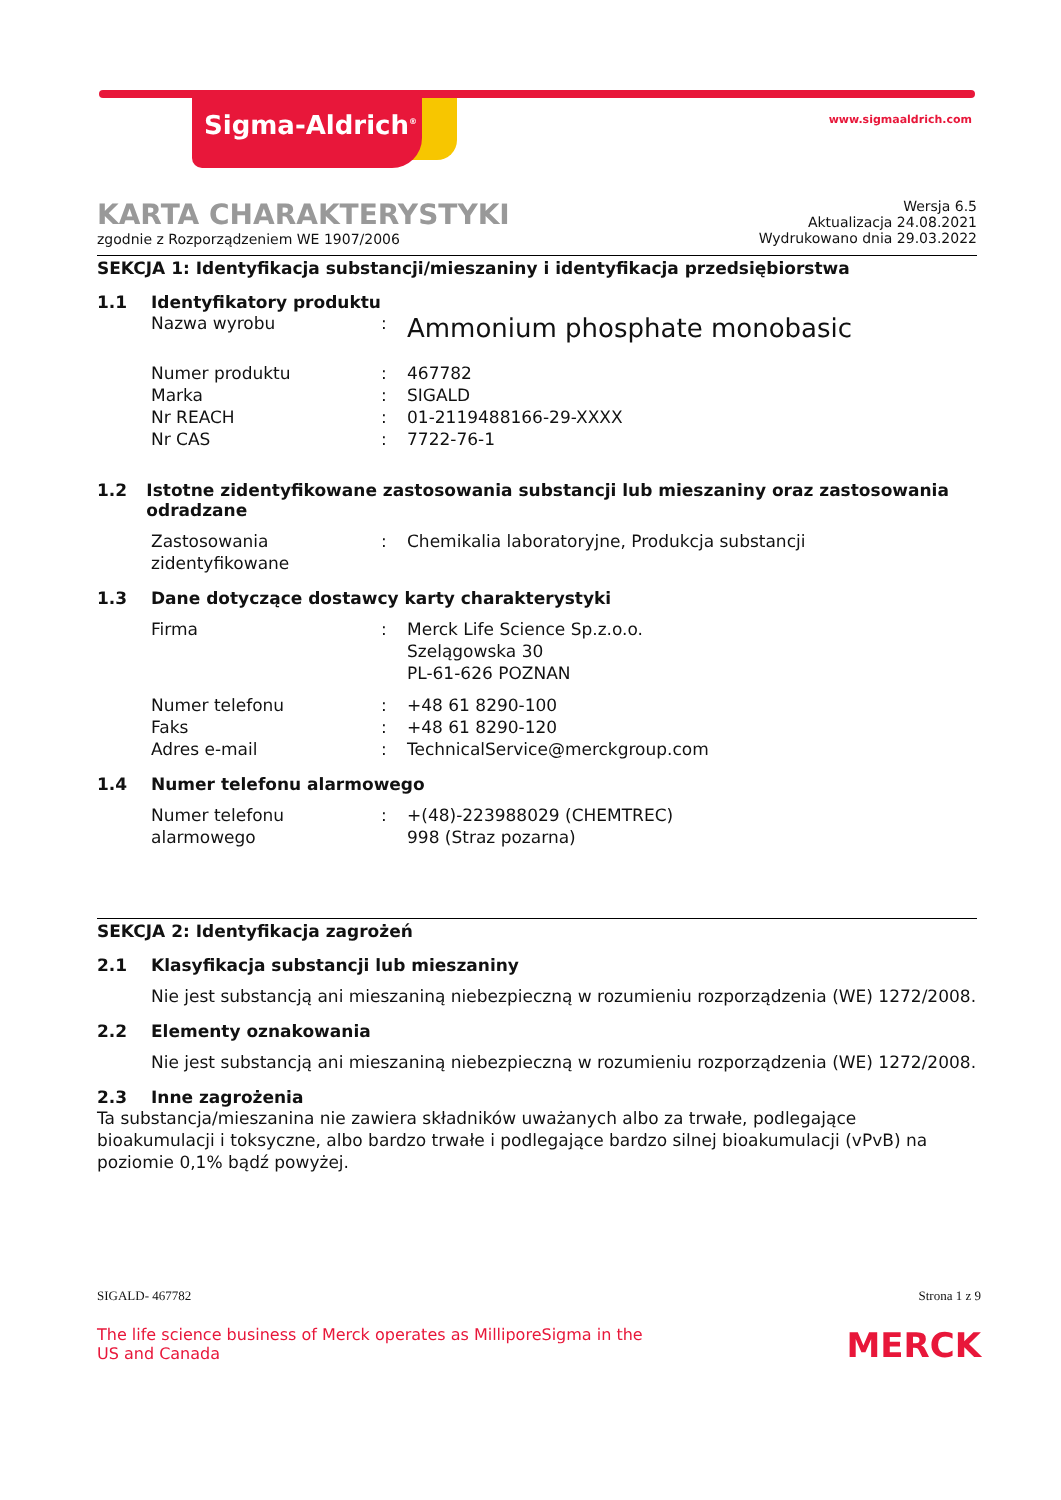Sigma-Aldrich<sup>®</sup> www.sigmaaldrich.com
KARTA CHARAKTERYSTYKI
zgodnie z Rozporządzeniem WE 1907/2006
Wersja 6.5
Aktualizacja 24.08.2021
Wydrukowano dnia 29.03.2022
SEKCJA 1: Identyfikacja substancji/mieszaniny i identyfikacja przedsiębiorstwa
1.1 Identyfikatory produktu
Nazwa wyrobu: Ammonium phosphate monobasic
Numer produktu: 467782
Marka: SIGALD
Nr REACH: 01-2119488166-29-XXXX
Nr CAS: 7722-76-1
1.2 Istotne zidentyfikowane zastosowania substancji lub mieszaniny oraz zastosowania odradzane
Zastosowania zidentyfikowane: Chemikalia laboratoryjne, Produkcja substancji
1.3 Dane dotyczące dostawcy karty charakterystyki
Firma: Merck Life Science Sp.z.o.o.
Szelągowska 30
PL-61-626 POZNAN
Numer telefonu: +48 61 8290-100
Faks: +48 61 8290-120
Adres e-mail: TechnicalService@merckgroup.com
1.4 Numer telefonu alarmowego
Numer telefonu alarmowego: +(48)-223988029 (CHEMTREC)
998 (Straz pozarna)
SEKCJA 2: Identyfikacja zagrożeń
2.1 Klasyfikacja substancji lub mieszaniny
Nie jest substancją ani mieszaniną niebezpieczną w rozumieniu rozporządzenia (WE) 1272/2008.
2.2 Elementy oznakowania
Nie jest substancją ani mieszaniną niebezpieczną w rozumieniu rozporządzenia (WE) 1272/2008.
2.3 Inne zagrożenia
Ta substancja/mieszanina nie zawiera składników uważanych albo za trwałe, podlegające bioakumulacji i toksyczne, albo bardzo trwałe i podlegające bardzo silnej bioakumulacji (vPvB) na poziomie 0,1% bądź powyżej.
SIGALD- 467782 Strona 1 z 9
The life science business of Merck operates as MilliporeSigma in the US and Canada MERCK